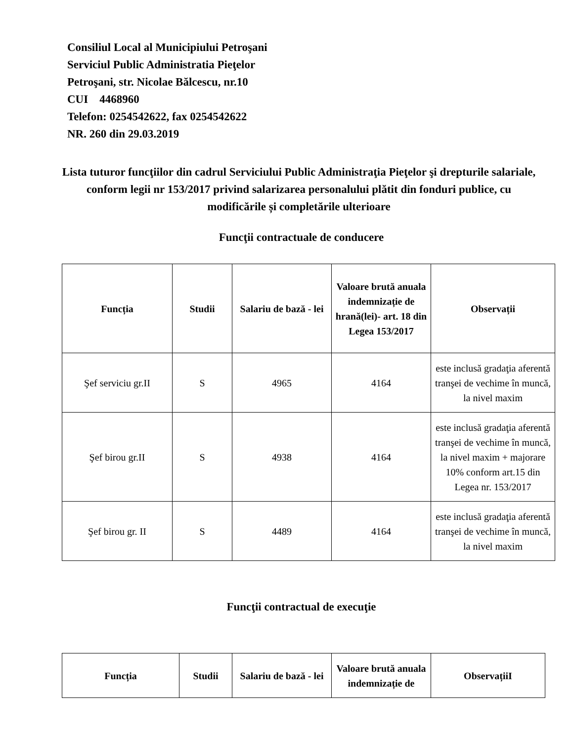Consiliul Local al Municipiului Petroşani
Serviciul Public Administratia Pieţelor
Petroşani, str. Nicolae Bălcescu, nr.10
CUI 4468960
Telefon: 0254542622, fax 0254542622
NR. 260 din 29.03.2019
Lista tuturor funcţiilor din cadrul Serviciului Public Administraţia Pieţelor şi drepturile salariale, conform legii nr 153/2017 privind salarizarea personalului plătit din fonduri publice, cu modificările și completările ulterioare
Funcţii contractuale de conducere
| Funcția | Studii | Salariu de bază - lei | Valoare brută anuala indemnizație de hrană(lei)- art. 18 din Legea 153/2017 | Observații |
| --- | --- | --- | --- | --- |
| Şef serviciu gr.II | S | 4965 | 4164 | este inclusă gradaţia aferentă tranşei de vechime în muncă, la nivel maxim |
| Şef birou gr.II | S | 4938 | 4164 | este inclusă gradaţia aferentă tranşei de vechime în muncă, la nivel maxim + majorare 10% conform art.15 din Legea nr. 153/2017 |
| Şef birou gr. II | S | 4489 | 4164 | este inclusă gradaţia aferentă tranşei de vechime în muncă, la nivel maxim |
Funcţii contractual de execuţie
| Funcția | Studii | Salariu de bază - lei | Valoare brută anuala indemnizație de | ObservațiiI |
| --- | --- | --- | --- | --- |